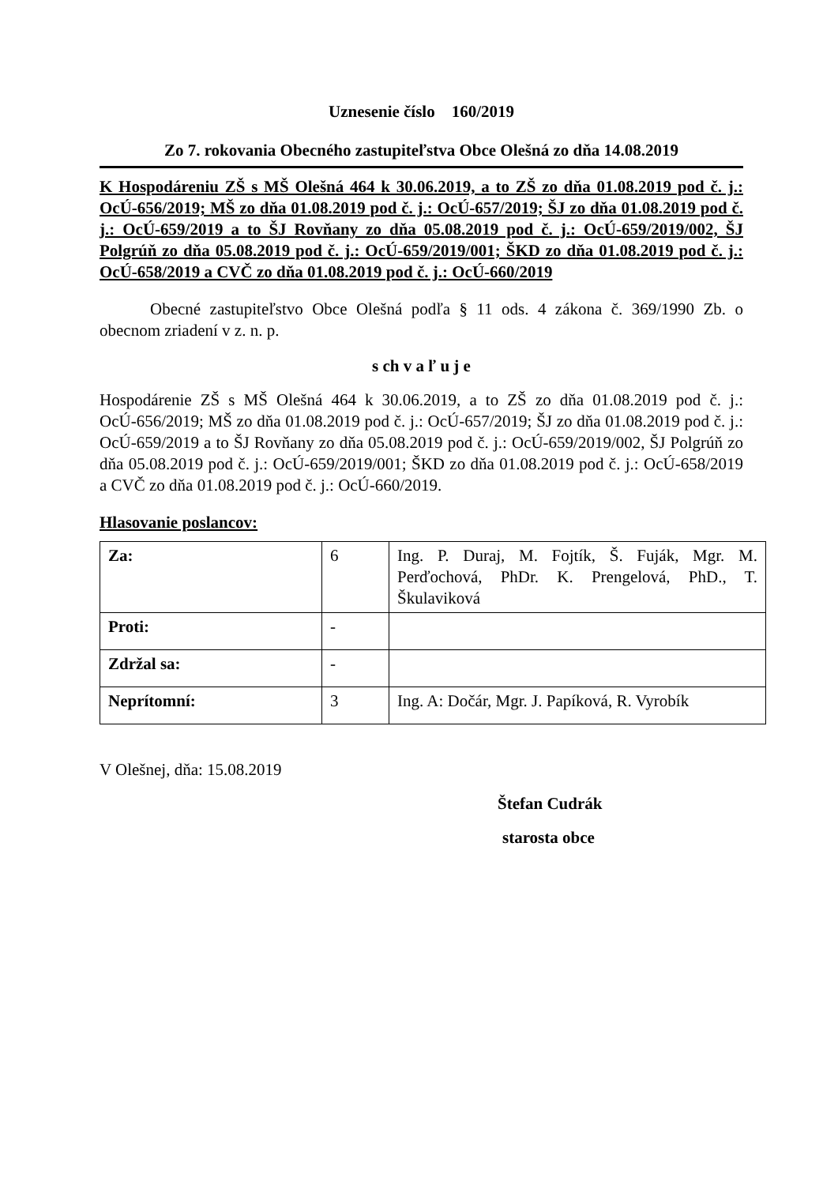Uznesenie číslo 160/2019
Zo 7. rokovania Obecného zastupiteľstva Obce Olešná zo dňa 14.08.2019
K Hospodáreniu ZŠ s MŠ Olešná 464 k 30.06.2019, a to ZŠ zo dňa 01.08.2019 pod č. j.: OcÚ-656/2019; MŠ zo dňa 01.08.2019 pod č. j.: OcÚ-657/2019; ŠJ zo dňa 01.08.2019 pod č. j.: OcÚ-659/2019 a to ŠJ Rovňany zo dňa 05.08.2019 pod č. j.: OcÚ-659/2019/002, ŠJ Polgrúň zo dňa 05.08.2019 pod č. j.: OcÚ-659/2019/001; ŠKD zo dňa 01.08.2019 pod č. j.: OcÚ-658/2019 a CVČ zo dňa 01.08.2019 pod č. j.: OcÚ-660/2019
Obecné zastupiteľstvo Obce Olešná podľa § 11 ods. 4 zákona č. 369/1990 Zb. o obecnom zriadení v z. n. p.
s ch v a ľ u j e
Hospodárenie ZŠ s MŠ Olešná 464 k 30.06.2019, a to ZŠ zo dňa 01.08.2019 pod č. j.: OcÚ-656/2019; MŠ zo dňa 01.08.2019 pod č. j.: OcÚ-657/2019; ŠJ zo dňa 01.08.2019 pod č. j.: OcÚ-659/2019 a to ŠJ Rovňany zo dňa 05.08.2019 pod č. j.: OcÚ-659/2019/002, ŠJ Polgrúň zo dňa 05.08.2019 pod č. j.: OcÚ-659/2019/001; ŠKD zo dňa 01.08.2019 pod č. j.: OcÚ-658/2019 a CVČ zo dňa 01.08.2019 pod č. j.: OcÚ-660/2019.
Hlasovanie poslancov:
| Za: | 6 | Ing. P. Duraj, M. Fojtík, Š. Fuják, Mgr. M. Perďochová, PhDr. K. Prengelová, PhD., T. Škulaviková |
| Proti: | - | |
| Zdržal sa: | - | |
| Neprítomní: | 3 | Ing. A: Dočár, Mgr. J. Papíková, R. Vyrobík |
V Olešnej, dňa: 15.08.2019
Štefan Cudrák
starosta obce